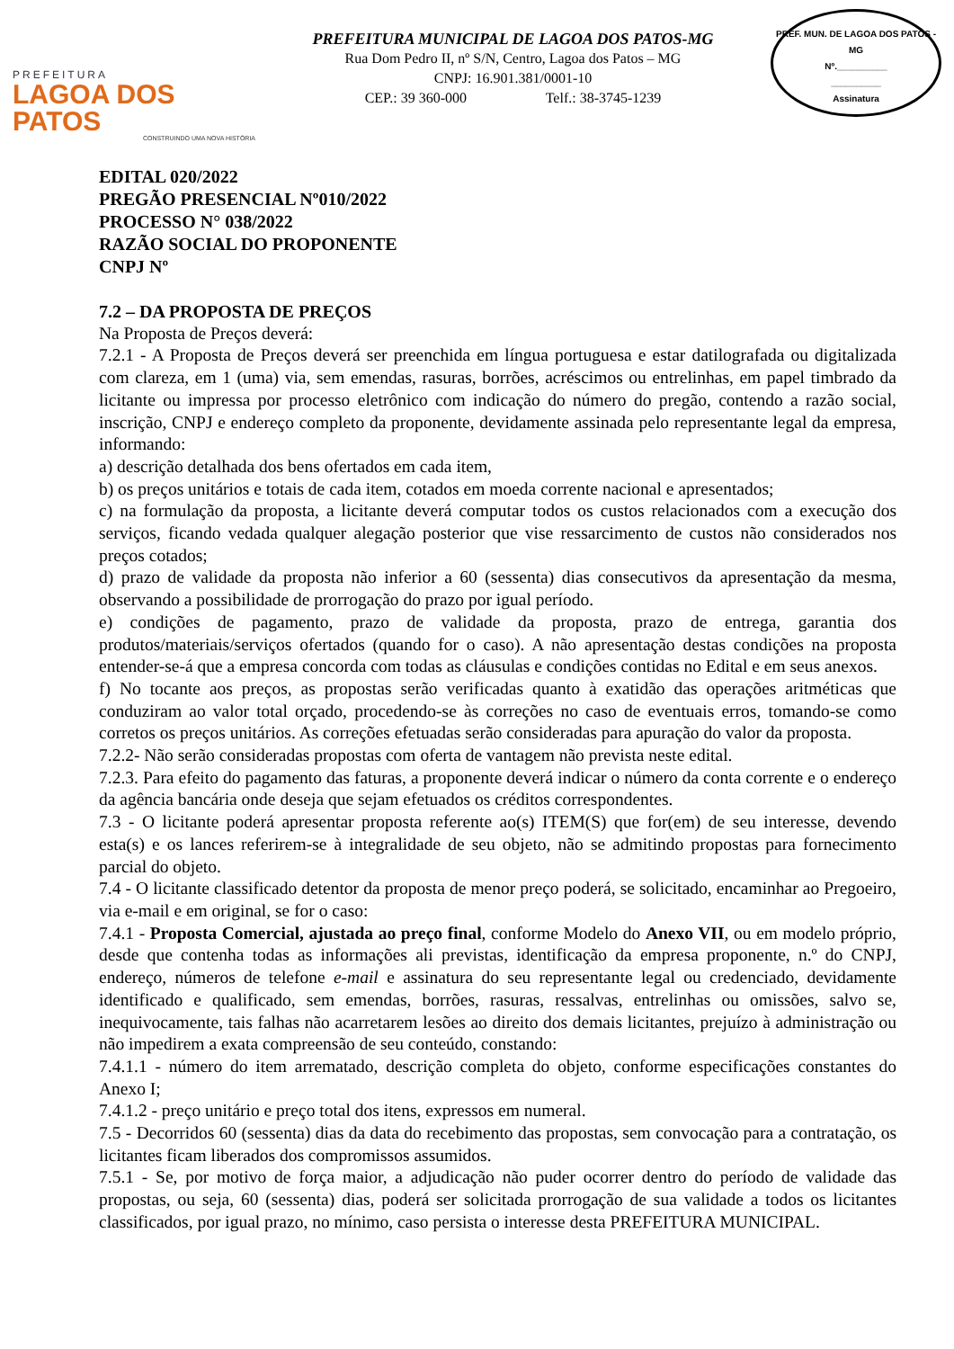PREFEITURA
LAGOA DOS PATOS
CONSTRUINDO UMA NOVA HISTÓRIA
PREFEITURA MUNICIPAL DE LAGOA DOS PATOS-MG
Rua Dom Pedro II, nº S/N, Centro, Lagoa dos Patos – MG
CNPJ: 16.901.381/0001-10
CEP.: 39 360-000 Telf.: 38-3745-1239
PREF. MUN. DE LAGOA DOS PATOS - MG
Nº.__________
__________
Assinatura
EDITAL 020/2022
PREGÃO PRESENCIAL Nº010/2022
PROCESSO N° 038/2022
RAZÃO SOCIAL DO PROPONENTE
CNPJ Nº
7.2 – DA PROPOSTA DE PREÇOS
Na Proposta de Preços deverá:
7.2.1 - A Proposta de Preços deverá ser preenchida em língua portuguesa e estar datilografada ou digitalizada com clareza, em 1 (uma) via, sem emendas, rasuras, borrões, acréscimos ou entrelinhas, em papel timbrado da licitante ou impressa por processo eletrônico com indicação do número do pregão, contendo a razão social, inscrição, CNPJ e endereço completo da proponente, devidamente assinada pelo representante legal da empresa, informando:
a) descrição detalhada dos bens ofertados em cada item,
b) os preços unitários e totais de cada item, cotados em moeda corrente nacional e apresentados;
c) na formulação da proposta, a licitante deverá computar todos os custos relacionados com a execução dos serviços, ficando vedada qualquer alegação posterior que vise ressarcimento de custos não considerados nos preços cotados;
d) prazo de validade da proposta não inferior a 60 (sessenta) dias consecutivos da apresentação da mesma, observando a possibilidade de prorrogação do prazo por igual período.
e) condições de pagamento, prazo de validade da proposta, prazo de entrega, garantia dos produtos/materiais/serviços ofertados (quando for o caso). A não apresentação destas condições na proposta entender-se-á que a empresa concorda com todas as cláusulas e condições contidas no Edital e em seus anexos.
f) No tocante aos preços, as propostas serão verificadas quanto à exatidão das operações aritméticas que conduziram ao valor total orçado, procedendo-se às correções no caso de eventuais erros, tomando-se como corretos os preços unitários. As correções efetuadas serão consideradas para apuração do valor da proposta.
7.2.2- Não serão consideradas propostas com oferta de vantagem não prevista neste edital.
7.2.3. Para efeito do pagamento das faturas, a proponente deverá indicar o número da conta corrente e o endereço da agência bancária onde deseja que sejam efetuados os créditos correspondentes.
7.3 - O licitante poderá apresentar proposta referente ao(s) ITEM(S) que for(em) de seu interesse, devendo esta(s) e os lances referirem-se à integralidade de seu objeto, não se admitindo propostas para fornecimento parcial do objeto.
7.4 - O licitante classificado detentor da proposta de menor preço poderá, se solicitado, encaminhar ao Pregoeiro, via e-mail e em original, se for o caso:
7.4.1 - Proposta Comercial, ajustada ao preço final, conforme Modelo do Anexo VII, ou em modelo próprio, desde que contenha todas as informações ali previstas, identificação da empresa proponente, n.º do CNPJ, endereço, números de telefone e-mail e assinatura do seu representante legal ou credenciado, devidamente identificado e qualificado, sem emendas, borrões, rasuras, ressalvas, entrelinhas ou omissões, salvo se, inequivocamente, tais falhas não acarretarem lesões ao direito dos demais licitantes, prejuízo à administração ou não impedirem a exata compreensão de seu conteúdo, constando:
7.4.1.1 - número do item arrematado, descrição completa do objeto, conforme especificações constantes do Anexo I;
7.4.1.2 - preço unitário e preço total dos itens, expressos em numeral.
7.5 - Decorridos 60 (sessenta) dias da data do recebimento das propostas, sem convocação para a contratação, os licitantes ficam liberados dos compromissos assumidos.
7.5.1 - Se, por motivo de força maior, a adjudicação não puder ocorrer dentro do período de validade das propostas, ou seja, 60 (sessenta) dias, poderá ser solicitada prorrogação de sua validade a todos os licitantes classificados, por igual prazo, no mínimo, caso persista o interesse desta PREFEITURA MUNICIPAL.